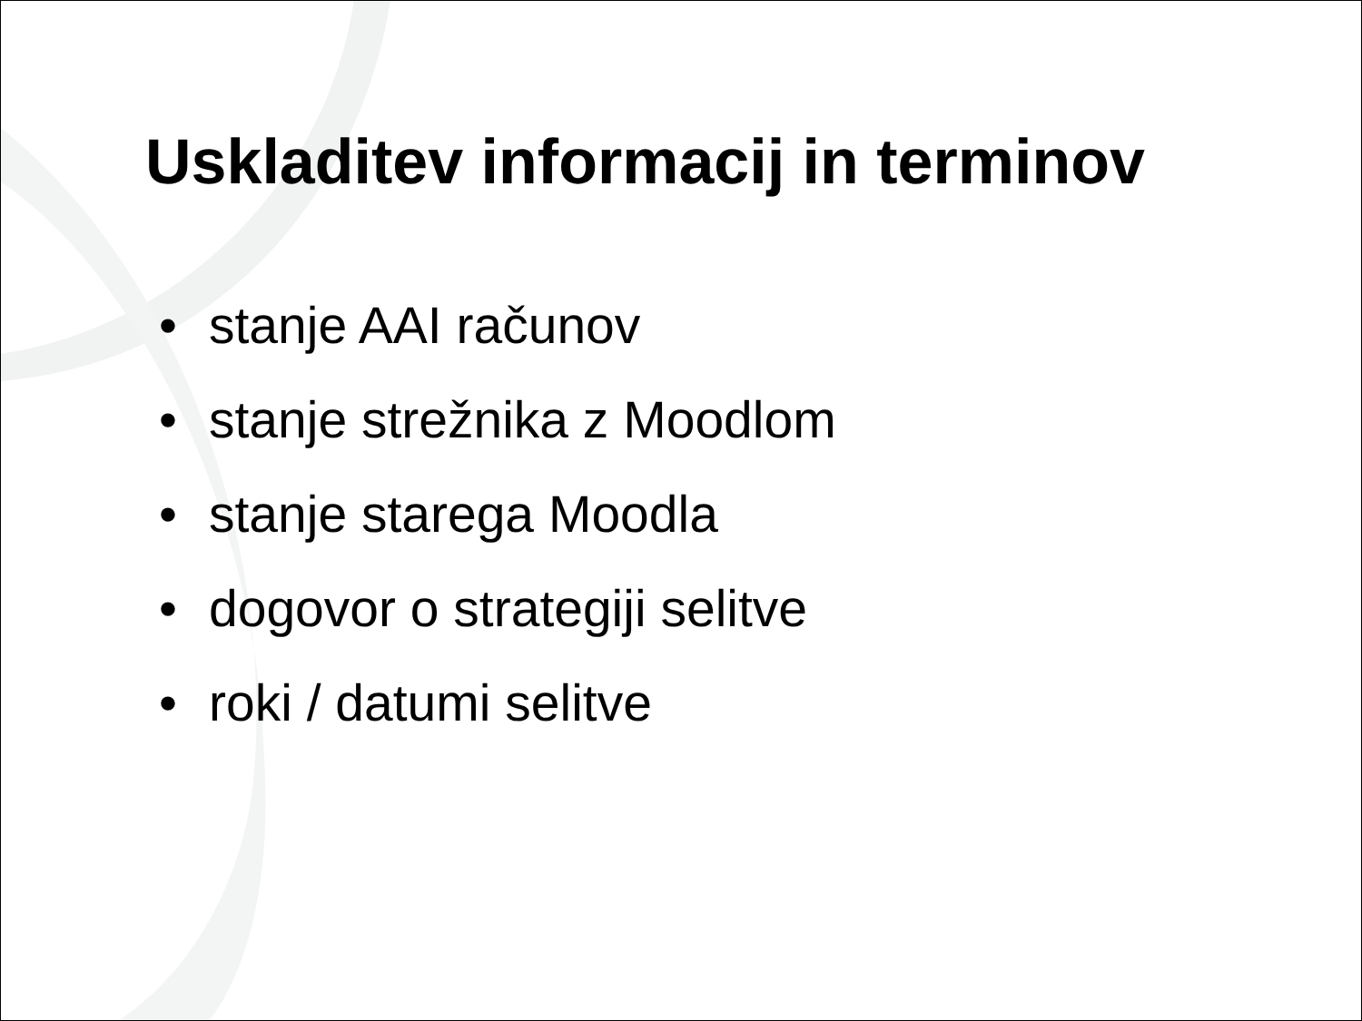Uskladitev informacij in terminov
• stanje AAI računov
• stanje strežnika z Moodlom
• stanje starega Moodla
• dogovor o strategiji selitve
• roki / datumi selitve